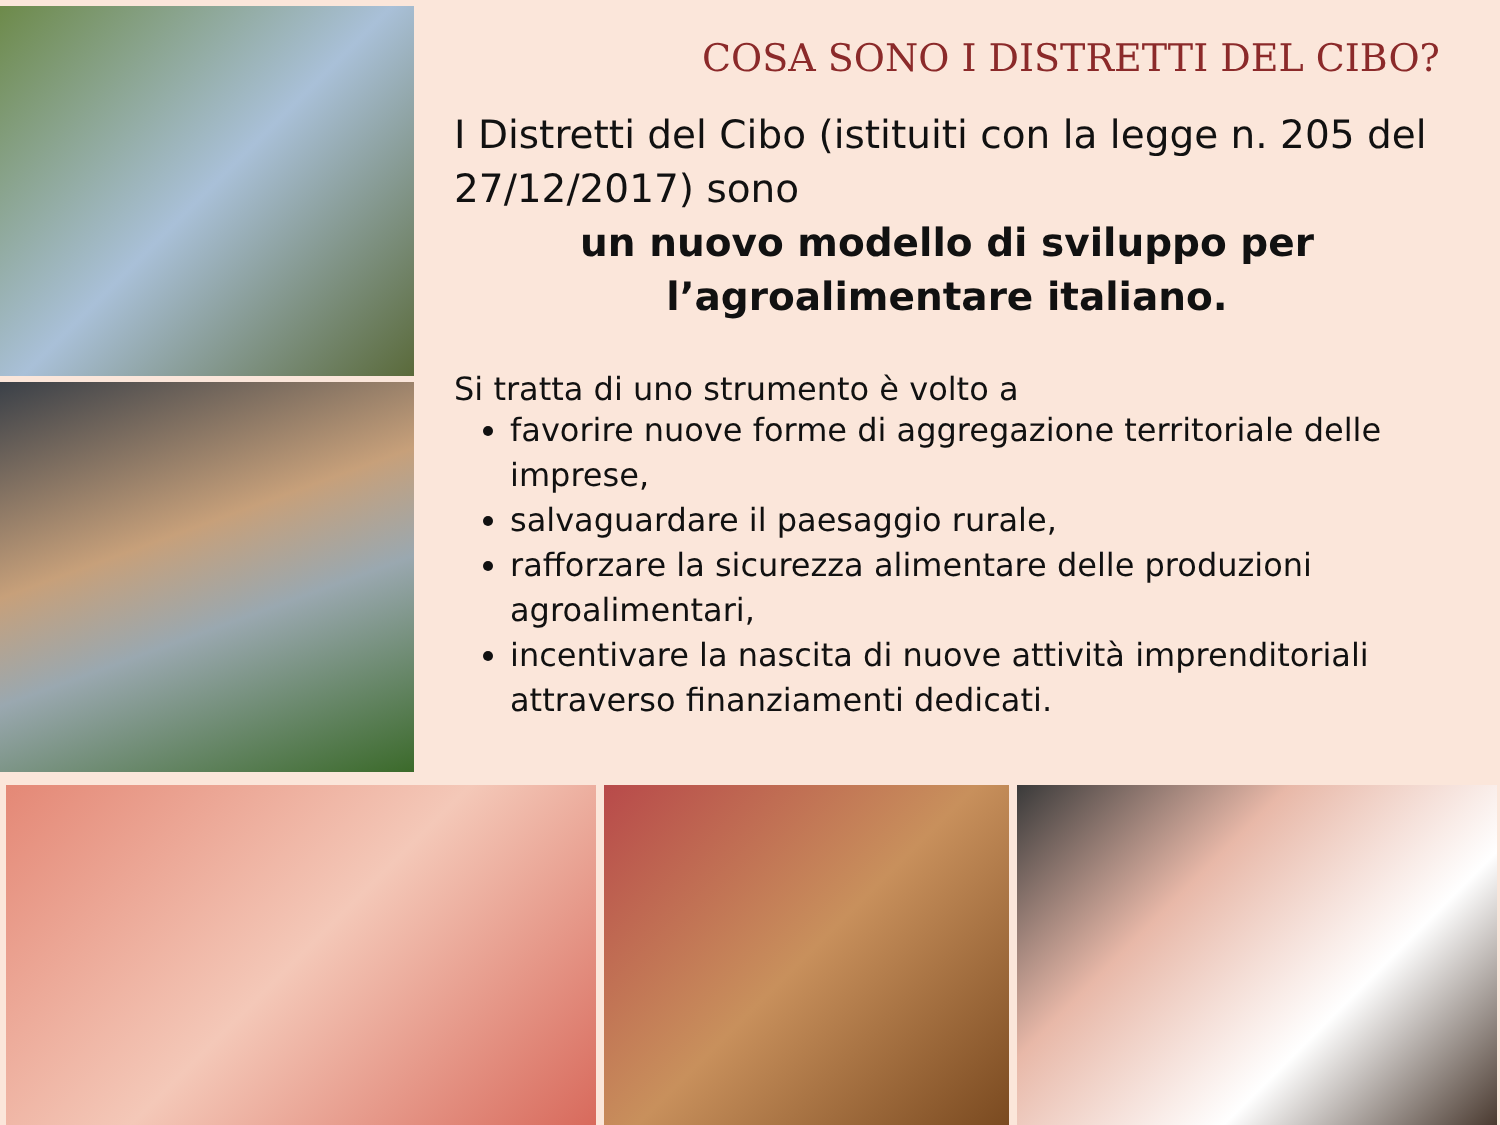COSA SONO I DISTRETTI DEL CIBO?
I Distretti del Cibo (istituiti con la legge n. 205 del 27/12/2017) sono
un nuovo modello di sviluppo per l’agroalimentare italiano.
Si tratta di uno strumento è volto a
favorire nuove forme di aggregazione territoriale delle imprese,
salvaguardare il paesaggio rurale,
rafforzare la sicurezza alimentare delle produzioni agroalimentari,
incentivare la nascita di nuove attività imprenditoriali attraverso finanziamenti dedicati.